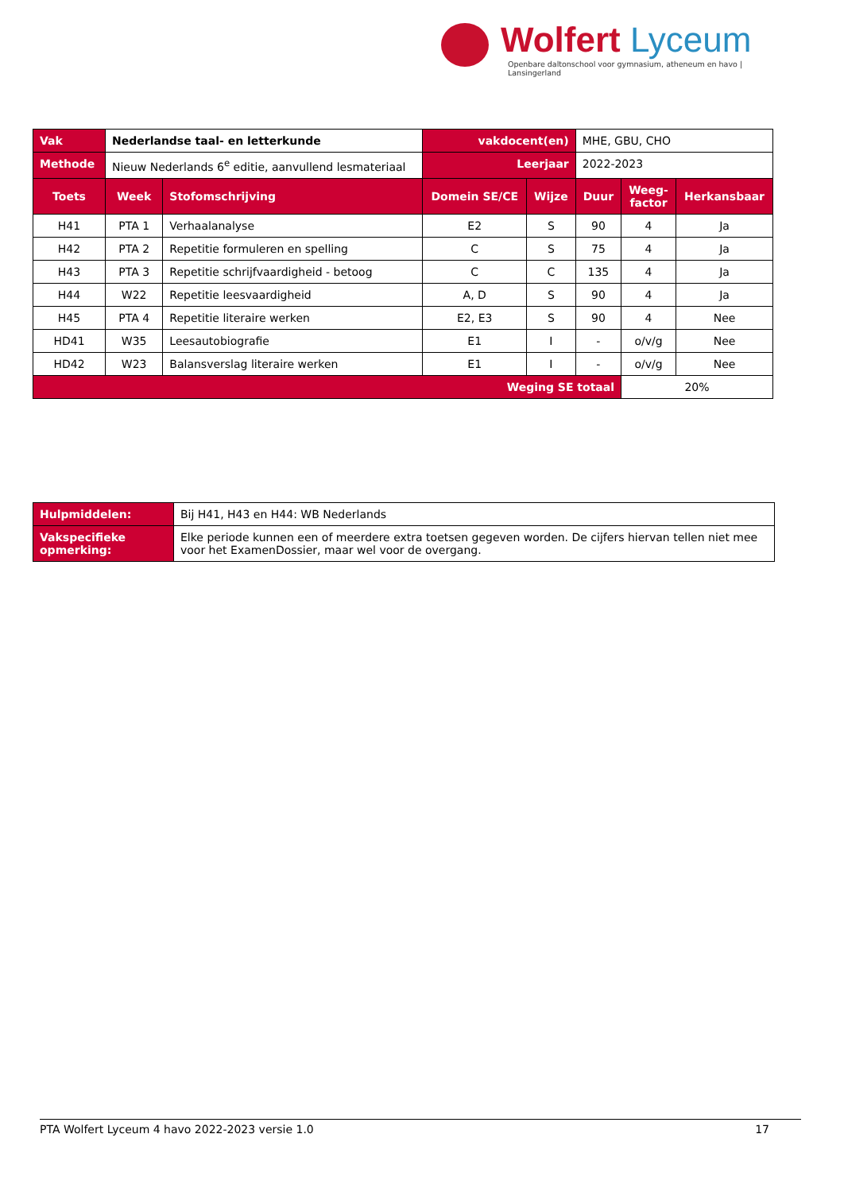Wolfert Lyceum
Openbare daltonschool voor gymnasium, atheneum en havo | Lansingerland
| Vak | Nederlandse taal- en letterkunde | | vakdocent(en) | | MHE, GBU, CHO | | |
| Methode | Nieuw Nederlands 6<sup>e</sup> editie, aanvullend lesmateriaal | | Leerjaar | | 2022-2023 | | |
| Toets | Week | Stofomschrijving | Domein SE/CE | Wijze | Duur | Weeg- factor | Herkansbaar |
| H41 | PTA 1 | Verhaalanalyse | E2 | S | 90 | 4 | Ja |
| H42 | PTA 2 | Repetitie formuleren en spelling | C | S | 75 | 4 | Ja |
| H43 | PTA 3 | Repetitie schrijfvaardigheid - betoog | C | C | 135 | 4 | Ja |
| H44 | W22 | Repetitie leesvaardigheid | A, D | S | 90 | 4 | Ja |
| H45 | PTA 4 | Repetitie literaire werken | E2, E3 | S | 90 | 4 | Nee |
| HD41 | W35 | Leesautobiografie | E1 | I | - | o/v/g | Nee |
| HD42 | W23 | Balansverslag literaire werken | E1 | I | - | o/v/g | Nee |
| Weging SE totaal | | | | | | 20% | |
| Hulpmiddelen: | Bij H41, H43 en H44: WB Nederlands |
| Vakspecifieke opmerking: | Elke periode kunnen een of meerdere extra toetsen gegeven worden. De cijfers hiervan tellen niet mee voor het ExamenDossier, maar wel voor de overgang. |
PTA Wolfert Lyceum 4 havo 2022-2023 versie 1.0 17